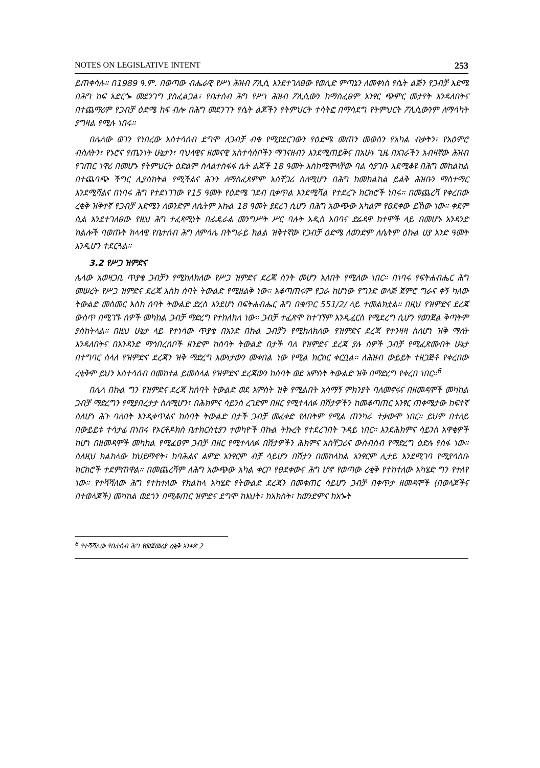NOTES ON LEGISLATIVE INTENT 253
ይጠቀሳሉ። በ1989 ዓ.ም. በወጣው ብሔራዊ የሥነ ሕዝብ ፖሊሲ እንደተገለፀው የወሊድ ምጣኔን ለመቀነስ የሴት ልጅን የጋብቻ እድሜ በሕግ ከፍ አድርጐ መደንገግ ያስፈልጋል፣ የቤተሰብ ሕግ የሥነ ሕዝብ ፖሊሲውን ከማስፈፀም አንፃር ጭምር መታየት እንዳለበትና በተጨማሪም የጋብቻ ዕድሜ ከፍ ብሎ በሕግ መደንገጉ የሴት ልጆችን የትምህርት ተሳትፎ በማሳደግ የትምህርት ፖሊሲውንም ለማሳካት ያግዛል የሚሉ ነበሩ።
በሌላው ወገን የነበረው አስተሳሰብ ደግሞ ለጋብቻ ብቁ የሚያደርገውን የዕድሜ መጠን መወሰን የአካል ብቃትን፣ የአዕምሮ ብስለትን፣ የኑሮና የጤንነት ሁኔታን፣ ባህላዊና ዘመናዊ አስተሳሰቦችን ማገናዘብን እንደሚጠይቅና በአሁኑ ጊዜ በአገራችን አብዛኛው ሕዝብ የገጠር ነዋሪ በመሆኑ የትምህርት ዕድልም ስላልተስፋፋ ሴት ልጆች 18 ዓመት እስከሚሞላቸው ባል ሳያገቡ እደሚቆዩ በሕግ መከልከል በተጨባጭ ችግር ሊያስከትል የሚችልና ሕጉን ለማስፈጸምም አስቸጋሪ ስለሚሆን በሕግ ከመከልከል ይልቅ ሕዝቡን ማስተማር እንደሚሻልና በነባሩ ሕግ የተደነገገው የ15 ዓመት የዕድሜ ገደብ ቢቀጥል እንደሚሻል የተደረጉ ክርክሮች ነበሩ። በመጨረሻ የቀረበው ረቂቅ ዝቅተኛ የጋብቻ እድሜን ለወንድም ለሴትም እኩል 18 ዓመት ያደረገ ሲሆን በሕግ አውጭው አካልም የፀደቀው ይኸው ነው። ቀደም ሲል እንደተገለፀው የዚህ ሕግ ተፈጻሚነት በፌዴራል መንግሥት ሥር ባሉት አዲስ አበባና ድሬዳዋ ከተሞች ላይ በመሆኑ አንዳንድ ክልሎች ባወጡት ክላላዊ የቤተሰብ ሕግ ለምሳሌ በትግራይ ክልል ዝቅተኛው የጋብቻ ዕድሜ ለወንድም ለሴትም ዕኩል ሀያ አንድ ዓመት እንዲሆን ተደርጓል።
3.2 የሥጋ ዝምድና
ሌላው አወዛጋቢ ጥያቄ ጋብቻን የሚከለክለው የሥጋ ዝምድና ደረጃ ስንት መሆን አለበት የሚለው ነበር። በነባሩ የፍትሐብሔር ሕግ መሠረት የሥጋ ዝምድና ደረጃ እስከ ሰባት ትውልድ የሚዘልቅ ነው። አቆጣጠሩም የጋራ ከሆነው የግንድ ወላጅ ጀምሮ ግራና ቀኝ ካለው ትውልድ መስመር እስከ ሰባት ትውልድ ድረስ እንደሆነ በፍትሐብሔር ሕግ በቁጥር 551/2/ ላይ ተመልክቷል። በዚህ የዝምድና ደረጃ ውስጥ በሚገኙ ሰዎች መካከል ጋብቻ ማድረግ የተከለከለ ነው። ጋብቻ ተፈጽሞ ከተገኘም እንዲፈርስ የሚደረግ ሲሆን የወንጀል ቅጣትም ያስከትላል። በዚህ ሁኔታ ላይ የተነሳው ጥያቄ በአንድ በኩል ጋብቻን የሚከለክለው የዝምድና ደረጃ የተንዛዛ ስለሆነ ዝቅ ማለት እንዳለበትና በአንዳንድ ማኅበረሰቦች ዘንድም ከሰባት ትውልድ በታች ባለ የዝምድና ደረጃ ያሉ ሰዎች ጋብቻ የሚፈጽሙበት ሁኔታ በተግባር ስላለ የዝምድና ደረጃን ዝቅ ማድረግ እውነታውን መቀበል ነው የሚል ክርክር ቀርቧል። ለሕዝብ ውይይት ተዘጋጅቶ የቀረበው ረቂቅም ይህን አስተሳሰብ በመከተል ይመስላል የዝምድና ደረጃውን ከሰባት ወደ አምስት ትውልድ ዝቅ በማድረግ የቀረበ ነበር።<sup>6</sup>
በሌላ በኩል ግን የዝምድና ደረጃ ከሰባት ትውልድ ወደ አምስት ዝቅ የሚልበት አሳማኝ ምክንያት ባለመኖሩና በዘመዳሞች መካከል ጋብቻ ማድረግን የሚያበረታታ ስለሚሆን፣ በሕክምና ሳይንስ ረገድም በዘር የሚተላለፉ በሽታዎችን ከመቆጣጠር አንፃር ጠቀሜታው ከፍተኛ ስለሆነ ሕጉ ባለበት እንዲቀጥልና ከሰባት ትውልድ በታች ጋብቻ መፈቀድ የለበትም የሚል ጠንካራ ተቃውሞ ነበር። ይህም በተለይ በውይይቱ ተሳታፊ በነበሩ የኦርቶዶክስ ቤተክርስቲያን ተወካዮች በኩል ትኩረት የተደረገበት ጉዳይ ነበር። እንደሕክምና ሳይንስ አዋቂዎች ከሆነ በዘመዳሞች መካከል የሚፈፀም ጋብቻ በዘር የሚተላለፉ በሽታዎችን ሕክምና አስቸጋሪና ውስብስብ የማድረግ ዕድሉ የሰፋ ነው። ስለዚህ ክልከላው ከህይማኖት፣ ከባሕልና ልምድ አንፃርም ብቻ ሳይሆን በሽታን በመከላከል አንፃርም ሊታይ እንደሚገባ የሚያሳስቡ ክርክሮች ተደምጠዋል። በመጨረሻም ለሕግ አውጭው አካል ቀርቦ የፀደቀውና ሕግ ሆኖ የወጣው ረቂቅ የተከተለው አካሄድ ግን የተለየ ነው። የተሻሻለው ሕግ የተከተለው የክልከላ አካሄድ የትውልድ ደረጃን በመቁጠር ሳይሆን ጋብቻ በቀጥታ ዘመዳሞች (በወላጆችና በተወላጆች) መካከል ወደጎን በሚቆጠር ዝምድና ደግሞ ከእህት፣ ከአክስት፣ ከወንድምና ከአጐት
<sup>6</sup> የተሻሻለው የቤተሰብ ሕግ የመጀመሪያ ረቂቅ አንቀጽ 2